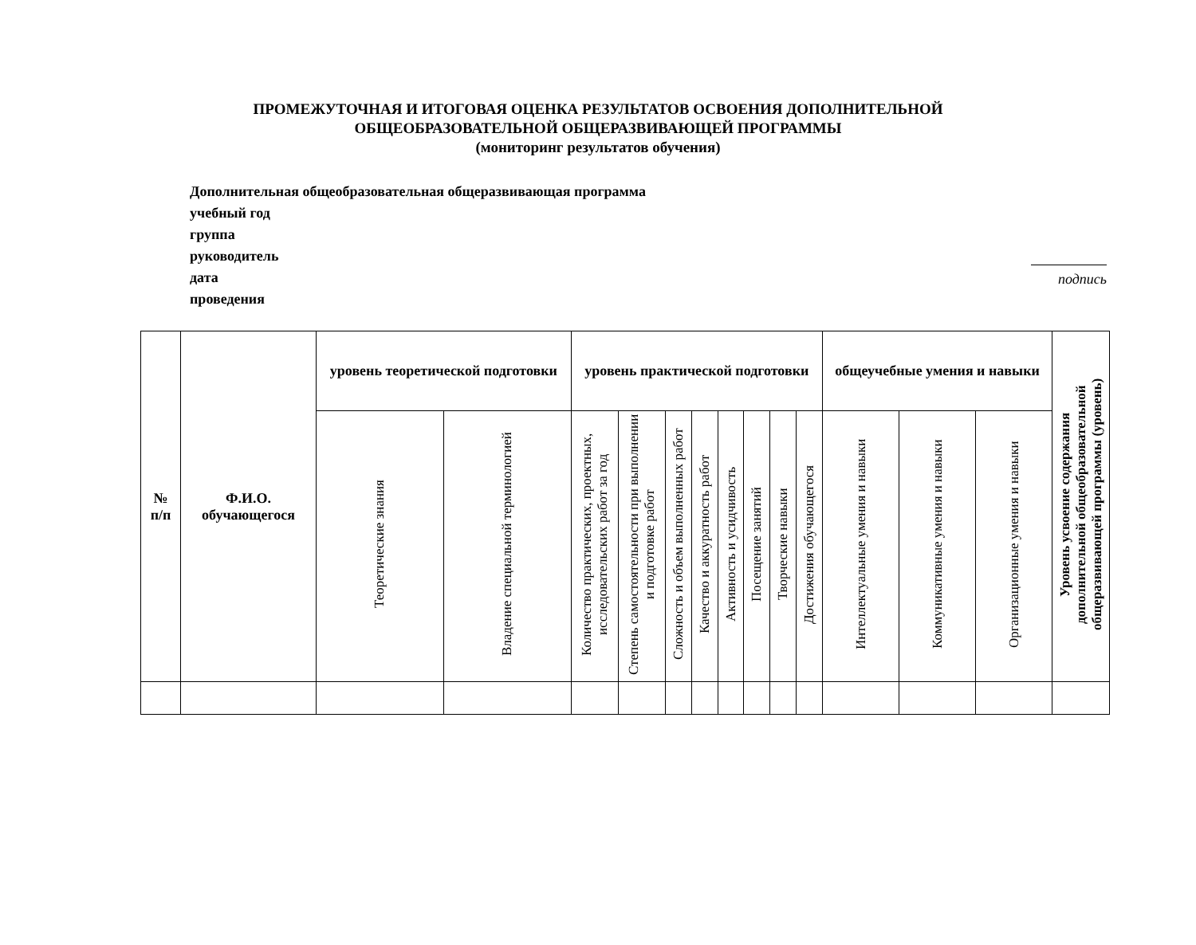ПРОМЕЖУТОЧНАЯ И ИТОГОВАЯ ОЦЕНКА РЕЗУЛЬТАТОВ ОСВОЕНИЯ ДОПОЛНИТЕЛЬНОЙ
ОБЩЕОБРАЗОВАТЕЛЬНОЙ ОБЩЕРАЗВИВАЮЩЕЙ ПРОГРАММЫ
(мониторинг результатов обучения)
Дополнительная общеобразовательная общеразвивающая программа
учебный год
группа
руководитель
дата
проведения
подпись
| № п/п | Ф.И.О. обучающегося | уровень теоретической подготовки | | уровень практической подготовки | | | | | | | | общеучебные умения и навыки | | | Уровень усвоение содержания дополнительной общеобразовательной общеразвивающей программы (уровень) |
| --- | --- | --- | --- | --- | --- | --- | --- | --- | --- | --- | --- | --- | --- | --- | --- |
| | | Теоретические знания | Владение специальной терминологией | Количество практических, проектных, исследовательских работ за год | Степень самостоятельности при выполнении и подготовке работ | Сложность и объем выполненных работ | Качество и аккуратность работ | Активность и усидчивость | Посещение занятий | Творческие навыки | Достижения обучающегося | Интеллектуальные умения и навыки | Коммуникативные умения и навыки | Организационные умения и навыки | |